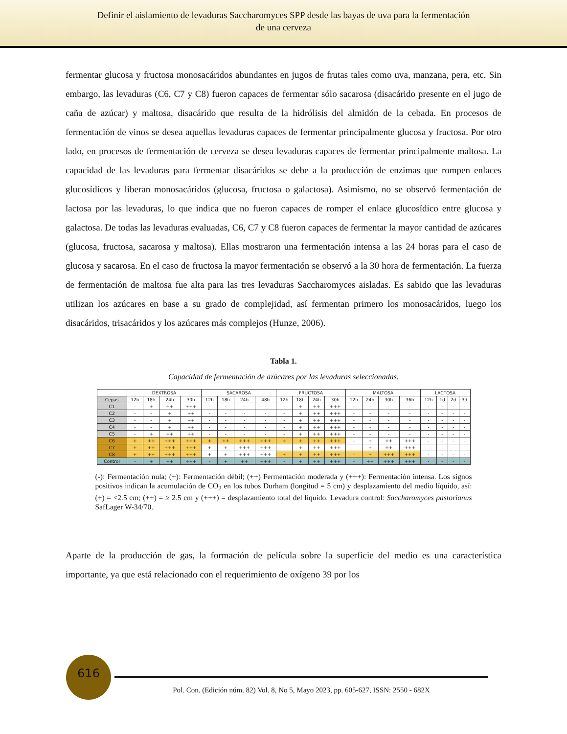Definir el aislamiento de levaduras Saccharomyces SPP desde las bayas de uva para la fermentación
de una cerveza
fermentar glucosa y fructosa monosacáridos abundantes en jugos de frutas tales como uva, manzana, pera, etc. Sin embargo, las levaduras (C6, C7 y C8) fueron capaces de fermentar sólo sacarosa (disacárido presente en el jugo de caña de azúcar) y maltosa, disacárido que resulta de la hidrólisis del almidón de la cebada. En procesos de fermentación de vinos se desea aquellas levaduras capaces de fermentar principalmente glucosa y fructosa. Por otro lado, en procesos de fermentación de cerveza se desea levaduras capaces de fermentar principalmente maltosa. La capacidad de las levaduras para fermentar disacáridos se debe a la producción de enzimas que rompen enlaces glucosídicos y liberan monosacáridos (glucosa, fructosa o galactosa). Asimismo, no se observó fermentación de lactosa por las levaduras, lo que indica que no fueron capaces de romper el enlace glucosídico entre glucosa y galactosa. De todas las levaduras evaluadas, C6, C7 y C8 fueron capaces de fermentar la mayor cantidad de azúcares (glucosa, fructosa, sacarosa y maltosa). Ellas mostraron una fermentación intensa a las 24 horas para el caso de glucosa y sacarosa. En el caso de fructosa la mayor fermentación se observó a la 30 hora de fermentación. La fuerza de fermentación de maltosa fue alta para las tres levaduras Saccharomyces aisladas. Es sabido que las levaduras utilizan los azúcares en base a su grado de complejidad, así fermentan primero los monosacáridos, luego los disacáridos, trisacáridos y los azúcares más complejos (Hunze, 2006).
Tabla 1.
Capacidad de fermentación de azúcares por las levaduras seleccionadas.
| | DEXTROSA | | | | SACAROSA | | | | FRUCTOSA | | | | MALTOSA | | | | LACTOSA | | | |
| --- | --- | --- | --- | --- | --- | --- | --- | --- | --- | --- | --- | --- | --- | --- | --- | --- | --- | --- | --- | --- |
| Cepas | 12h | 18h | 24h | 30h | 12h | 18h | 24h | 48h | 12h | 18h | 24h | 30h | 12h | 24h | 30h | 36h | 12h | 1d | 2d | 3d |
| C1 | - | + | ++ | +++ | - | - | - | - | - | + | ++ | +++ | - | - | - | - | - | - | - | - |
| C2 | - | - | + | ++ | - | - | - | - | - | + | ++ | +++ | - | - | - | - | - | - | - | - |
| C3 | - | - | + | ++ | - | - | - | - | - | + | ++ | +++ | - | - | - | - | - | - | - | - |
| C4 | - | - | + | ++ | - | - | - | - | - | + | ++ | +++ | - | - | - | - | - | - | - | - |
| C5 | - | + | ++ | ++ | - | - | - | - | - | + | ++ | +++ | - | - | - | - | - | - | - | - |
| C6 | + | ++ | +++ | +++ | + | ++ | +++ | +++ | + | + | ++ | +++ | - | + | ++ | +++ | - | - | - | - |
| C7 | + | ++ | +++ | +++ | + | + | +++ | +++ | - | + | ++ | +++ | - | + | ++ | +++ | - | - | - | - |
| C8 | + | ++ | +++ | +++ | + | + | +++ | +++ | + | + | ++ | +++ | - | + | +++ | +++ | - | - | - | - |
| Control | - | + | ++ | +++ | - | + | ++ | +++ | - | + | ++ | +++ | - | ++ | +++ | +++ | - | - | - | - |
(-): Fermentación nula; (+): Fermentación débil; (++) Fermentación moderada y (+++): Fermentación intensa. Los signos positivos indican la acumulación de CO<sub>2</sub> en los tubos Durham (longitud = 5 cm) y desplazamiento del medio líquido, así: (+) = <2.5 cm; (++) = ≥ 2.5 cm y (+++) = desplazamiento total del líquido. Levadura control: Saccharomyces pastorianus SafLager W-34/70.
Aparte de la producción de gas, la formación de película sobre la superficie del medio es una característica importante, ya que está relacionado con el requerimiento de oxígeno 39 por los
616
Pol. Con. (Edición núm. 82) Vol. 8, No 5, Mayo 2023, pp. 605-627, ISSN: 2550 - 682X